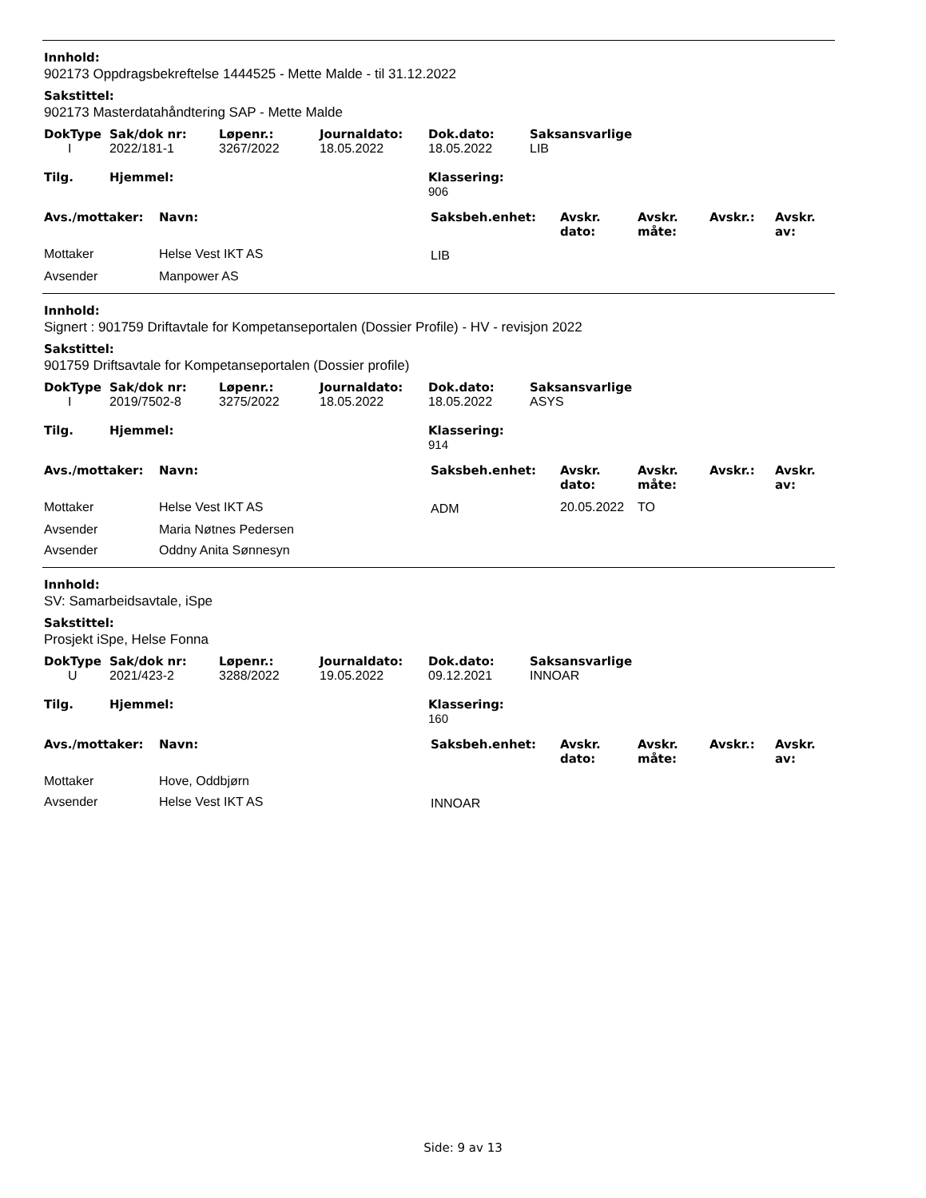Innhold:
902173 Oppdragsbekreftelse 1444525 - Mette Malde - til 31.12.2022
Sakstittel:
902173 Masterdatahåndtering SAP - Mette Malde
| DokType | Sak/dok nr: | Løpenr.: | Journaldato: | Dok.dato: | Saksansvarlige |
| --- | --- | --- | --- | --- | --- |
| I | 2022/181-1 | 3267/2022 | 18.05.2022 | 18.05.2022 | LIB |
| Tilg. | Hjemmel: | | | Klassering: 906 | |
| Avs./mottaker: | Navn: | Saksbeh.enhet: | Avskr. dato: | Avskr. måte: | Avskr.: | Avskr. av: |
| --- | --- | --- | --- | --- | --- | --- |
| Mottaker | Helse Vest IKT AS | LIB | | | | |
| Avsender | Manpower AS | | | | | |
Innhold:
Signert : 901759 Driftavtale for Kompetanseportalen (Dossier Profile) - HV - revisjon 2022
Sakstittel:
901759 Driftsavtale for Kompetanseportalen (Dossier profile)
| DokType | Sak/dok nr: | Løpenr.: | Journaldato: | Dok.dato: | Saksansvarlige |
| --- | --- | --- | --- | --- | --- |
| I | 2019/7502-8 | 3275/2022 | 18.05.2022 | 18.05.2022 | ASYS |
| Tilg. | Hjemmel: | | | Klassering: 914 | |
| Avs./mottaker: | Navn: | Saksbeh.enhet: | Avskr. dato: | Avskr. måte: | Avskr.: | Avskr. av: |
| --- | --- | --- | --- | --- | --- | --- |
| Mottaker | Helse Vest IKT AS | ADM | 20.05.2022 | TO | | |
| Avsender | Maria Nøtnes Pedersen | | | | | |
| Avsender | Oddny Anita Sønnesyn | | | | | |
Innhold:
SV: Samarbeidsavtale, iSpe
Sakstittel:
Prosjekt iSpe, Helse Fonna
| DokType | Sak/dok nr: | Løpenr.: | Journaldato: | Dok.dato: | Saksansvarlige |
| --- | --- | --- | --- | --- | --- |
| U | 2021/423-2 | 3288/2022 | 19.05.2022 | 09.12.2021 | INNOAR |
| Tilg. | Hjemmel: | | | Klassering: 160 | |
| Avs./mottaker: | Navn: | Saksbeh.enhet: | Avskr. dato: | Avskr. måte: | Avskr.: | Avskr. av: |
| --- | --- | --- | --- | --- | --- | --- |
| Mottaker | Hove, Oddbjørn | | | | | |
| Avsender | Helse Vest IKT AS | INNOAR | | | | |
Side: 9 av 13